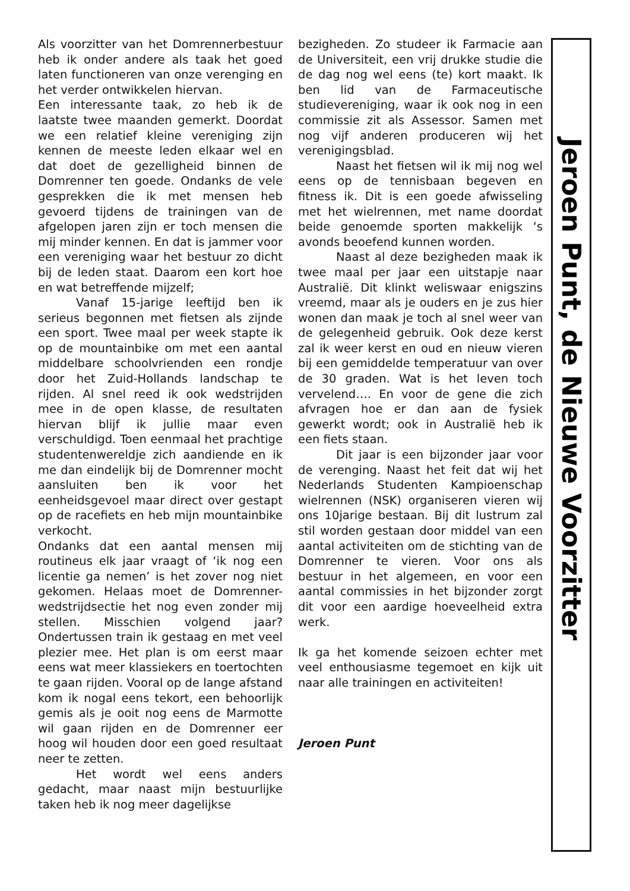Als voorzitter van het Domrennerbestuur heb ik onder andere als taak het goed laten functioneren van onze verenging en het verder ontwikkelen hiervan.
Een interessante taak, zo heb ik de laatste twee maanden gemerkt. Doordat we een relatief kleine vereniging zijn kennen de meeste leden elkaar wel en dat doet de gezelligheid binnen de Domrenner ten goede. Ondanks de vele gesprekken die ik met mensen heb gevoerd tijdens de trainingen van de afgelopen jaren zijn er toch mensen die mij minder kennen. En dat is jammer voor een vereniging waar het bestuur zo dicht bij de leden staat. Daarom een kort hoe en wat betreffende mijzelf;
Vanaf 15-jarige leeftijd ben ik serieus begonnen met fietsen als zijnde een sport. Twee maal per week stapte ik op de mountainbike om met een aantal middelbare schoolvrienden een rondje door het Zuid-Hollands landschap te rijden. Al snel reed ik ook wedstrijden mee in de open klasse, de resultaten hiervan blijf ik jullie maar even verschuldigd. Toen eenmaal het prachtige studentenwereldje zich aandiende en ik me dan eindelijk bij de Domrenner mocht aansluiten ben ik voor het eenheidsgevoel maar direct over gestapt op de racefiets en heb mijn mountainbike verkocht.
Ondanks dat een aantal mensen mij routineus elk jaar vraagt of ‘ik nog een licentie ga nemen’ is het zover nog niet gekomen. Helaas moet de Domrenner-wedstrijdsectie het nog even zonder mij stellen. Misschien volgend jaar? Ondertussen train ik gestaag en met veel plezier mee. Het plan is om eerst maar eens wat meer klassiekers en toertochten te gaan rijden. Vooral op de lange afstand kom ik nogal eens tekort, een behoorlijk gemis als je ooit nog eens de Marmotte wil gaan rijden en de Domrenner eer hoog wil houden door een goed resultaat neer te zetten.
Het wordt wel eens anders gedacht, maar naast mijn bestuurlijke taken heb ik nog meer dagelijkse
bezigheden. Zo studeer ik Farmacie aan de Universiteit, een vrij drukke studie die de dag nog wel eens (te) kort maakt. Ik ben lid van de Farmaceutische studievereniging, waar ik ook nog in een commissie zit als Assessor. Samen met nog vijf anderen produceren wij het verenigingsblad.
Naast het fietsen wil ik mij nog wel eens op de tennisbaan begeven en fitness ik. Dit is een goede afwisseling met het wielrennen, met name doordat beide genoemde sporten makkelijk ‘s avonds beoefend kunnen worden.
Naast al deze bezigheden maak ik twee maal per jaar een uitstapje naar Australië. Dit klinkt weliswaar enigszins vreemd, maar als je ouders en je zus hier wonen dan maak je toch al snel weer van de gelegenheid gebruik. Ook deze kerst zal ik weer kerst en oud en nieuw vieren bij een gemiddelde temperatuur van over de 30 graden. Wat is het leven toch vervelend…. En voor de gene die zich afvragen hoe er dan aan de fysiek gewerkt wordt; ook in Australië heb ik een fiets staan.
Dit jaar is een bijzonder jaar voor de verenging. Naast het feit dat wij het Nederlands Studenten Kampioenschap wielrennen (NSK) organiseren vieren wij ons 10jarige bestaan. Bij dit lustrum zal stil worden gestaan door middel van een aantal activiteiten om de stichting van de Domrenner te vieren. Voor ons als bestuur in het algemeen, en voor een aantal commissies in het bijzonder zorgt dit voor een aardige hoeveelheid extra werk.
Ik ga het komende seizoen echter met veel enthousiasme tegemoet en kijk uit naar alle trainingen en activiteiten!
Jeroen Punt
Jeroen Punt, de Nieuwe Voorzitter